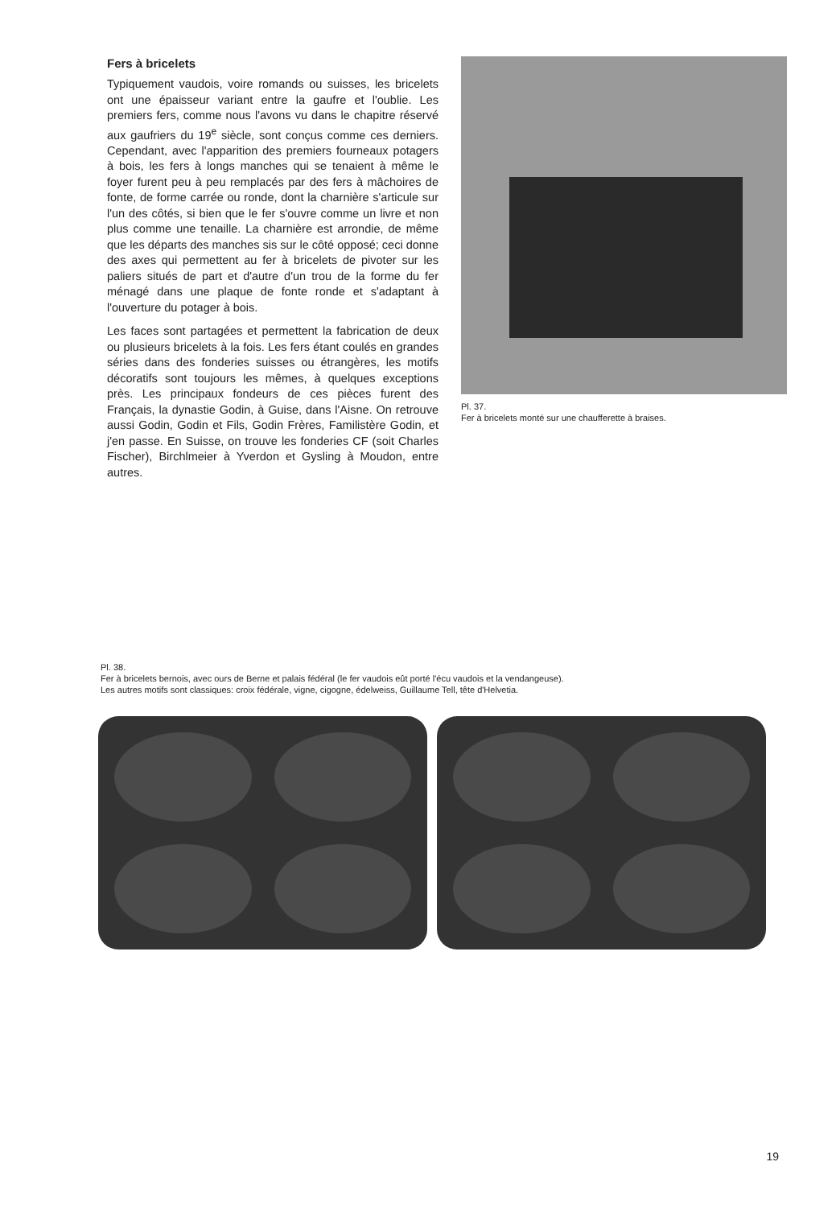Fers à bricelets
Typiquement vaudois, voire romands ou suisses, les bricelets ont une épaisseur variant entre la gaufre et l'oublie. Les premiers fers, comme nous l'avons vu dans le chapitre réservé aux gaufriers du 19<sup>e</sup> siècle, sont conçus comme ces derniers. Cependant, avec l'apparition des premiers fourneaux potagers à bois, les fers à longs manches qui se tenaient à même le foyer furent peu à peu remplacés par des fers à mâchoires de fonte, de forme carrée ou ronde, dont la charnière s'articule sur l'un des côtés, si bien que le fer s'ouvre comme un livre et non plus comme une tenaille. La charnière est arrondie, de même que les départs des manches sis sur le côté opposé; ceci donne des axes qui permettent au fer à bricelets de pivoter sur les paliers situés de part et d'autre d'un trou de la forme du fer ménagé dans une plaque de fonte ronde et s'adaptant à l'ouverture du potager à bois.
Les faces sont partagées et permettent la fabrication de deux ou plusieurs bricelets à la fois. Les fers étant coulés en grandes séries dans des fonderies suisses ou étrangères, les motifs décoratifs sont toujours les mêmes, à quelques exceptions près. Les principaux fondeurs de ces pièces furent des Français, la dynastie Godin, à Guise, dans l'Aisne. On retrouve aussi Godin, Godin et Fils, Godin Frères, Familistère Godin, et j'en passe. En Suisse, on trouve les fonderies CF (soit Charles Fischer), Birchlmeier à Yverdon et Gysling à Moudon, entre autres.
Pl. 37.
Fer à bricelets monté sur une chaufferette à braises.
Pl. 38.
Fer à bricelets bernois, avec ours de Berne et palais fédéral (le fer vaudois eût porté l'écu vaudois et la vendangeuse).
Les autres motifs sont classiques: croix fédérale, vigne, cigogne, édelweiss, Guillaume Tell, tête d'Helvetia.
19